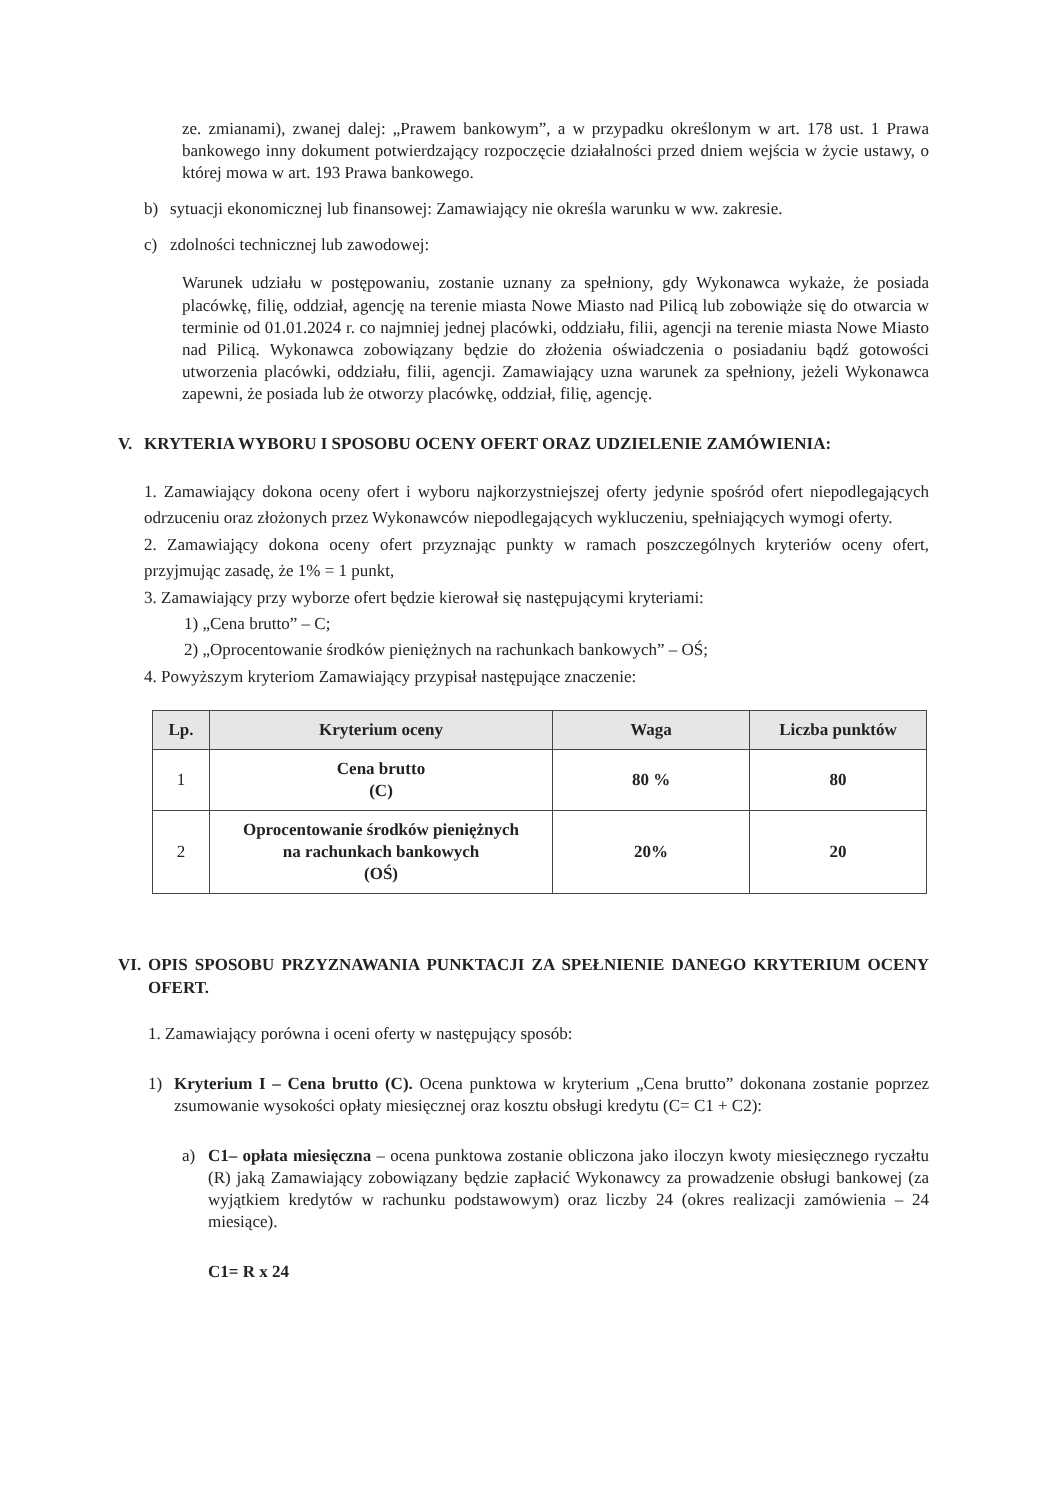ze. zmianami), zwanej dalej: „Prawem bankowym”, a w przypadku określonym w art. 178 ust. 1 Prawa bankowego inny dokument potwierdzający rozpoczęcie działalności przed dniem wejścia w życie ustawy, o której mowa w art. 193 Prawa bankowego.
b) sytuacji ekonomicznej lub finansowej: Zamawiający nie określa warunku w ww. zakresie.
c) zdolności technicznej lub zawodowej:
Warunek udziału w postępowaniu, zostanie uznany za spełniony, gdy Wykonawca wykaże, że posiada placówkę, filię, oddział, agencję na terenie miasta Nowe Miasto nad Pilicą lub zobowiąże się do otwarcia w terminie od 01.01.2024 r. co najmniej jednej placówki, oddziału, filii, agencji na terenie miasta Nowe Miasto nad Pilicą. Wykonawca zobowiązany będzie do złożenia oświadczenia o posiadaniu bądź gotowości utworzenia placówki, oddziału, filii, agencji. Zamawiający uzna warunek za spełniony, jeżeli Wykonawca zapewni, że posiada lub że otworzy placówkę, oddział, filię, agencję.
V. KRYTERIA WYBORU I SPOSOBU OCENY OFERT ORAZ UDZIELENIE ZAMÓWIENIA:
1. Zamawiający dokona oceny ofert i wyboru najkorzystniejszej oferty jedynie spośród ofert niepodlegających odrzuceniu oraz złożonych przez Wykonawców niepodlegających wykluczeniu, spełniających wymogi oferty.
2. Zamawiający dokona oceny ofert przyznając punkty w ramach poszczególnych kryteriów oceny ofert, przyjmując zasadę, że 1% = 1 punkt,
3. Zamawiający przy wyborze ofert będzie kierował się następującymi kryteriami:
1) „Cena brutto” – C;
2) „Oprocentowanie środków pieniężnych na rachunkach bankowych” – OŚ;
4. Powyższym kryteriom Zamawiający przypisał następujące znaczenie:
| Lp. | Kryterium oceny | Waga | Liczba punktów |
| --- | --- | --- | --- |
| 1 | Cena brutto (C) | 80 % | 80 |
| 2 | Oprocentowanie środków pieniężnych na rachunkach bankowych (OŚ) | 20% | 20 |
VI. OPIS SPOSOBU PRZYZNAWANIA PUNKTACJI ZA SPEŁNIENIE DANEGO KRYTERIUM OCENY OFERT.
1. Zamawiający porówna i oceni oferty w następujący sposób:
1) Kryterium I – Cena brutto (C). Ocena punktowa w kryterium „Cena brutto” dokonana zostanie poprzez zsumowanie wysokości opłaty miesięcznej oraz kosztu obsługi kredytu (C= C1 + C2):
a) C1– opłata miesięczna – ocena punktowa zostanie obliczona jako iloczyn kwoty miesięcznego ryczałtu (R) jaką Zamawiający zobowiązany będzie zapłacić Wykonawcy za prowadzenie obsługi bankowej (za wyjątkiem kredytów w rachunku podstawowym) oraz liczby 24 (okres realizacji zamówienia – 24 miesiące).
C1= R x 24